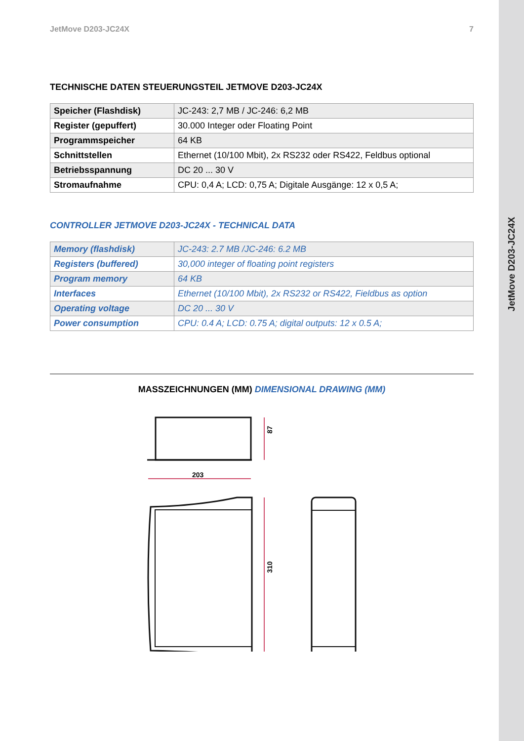JetMove D203-JC24X
JetMove D203-JC24X 7
TECHNISCHE DATEN STEUERUNGSTEIL JETMOVE D203-JC24X
| Speicher (Flashdisk) | JC-243: 2,7 MB / JC-246: 6,2 MB |
| Register (gepuffert) | 30.000 Integer oder Floating Point |
| Programmspeicher | 64 KB |
| Schnittstellen | Ethernet (10/100 Mbit), 2x RS232 oder RS422, Feldbus optional |
| Betriebsspannung | DC 20 ... 30 V |
| Stromaufnahme | CPU: 0,4 A; LCD: 0,75 A; Digitale Ausgänge: 12 x 0,5 A; |
CONTROLLER JETMOVE D203-JC24X - TECHNICAL DATA
| Memory (flashdisk) | JC-243: 2.7 MB /JC-246: 6.2 MB |
| Registers (buffered) | 30,000 integer of floating point registers |
| Program memory | 64 KB |
| Interfaces | Ethernet (10/100 Mbit), 2x RS232 or RS422, Fieldbus as option |
| Operating voltage | DC 20 ... 30 V |
| Power consumption | CPU: 0.4 A; LCD: 0.75 A; digital outputs: 12 x 0.5 A; |
MASSZEICHNUNGEN (MM) DIMENSIONAL DRAWING (MM)
203
87
310